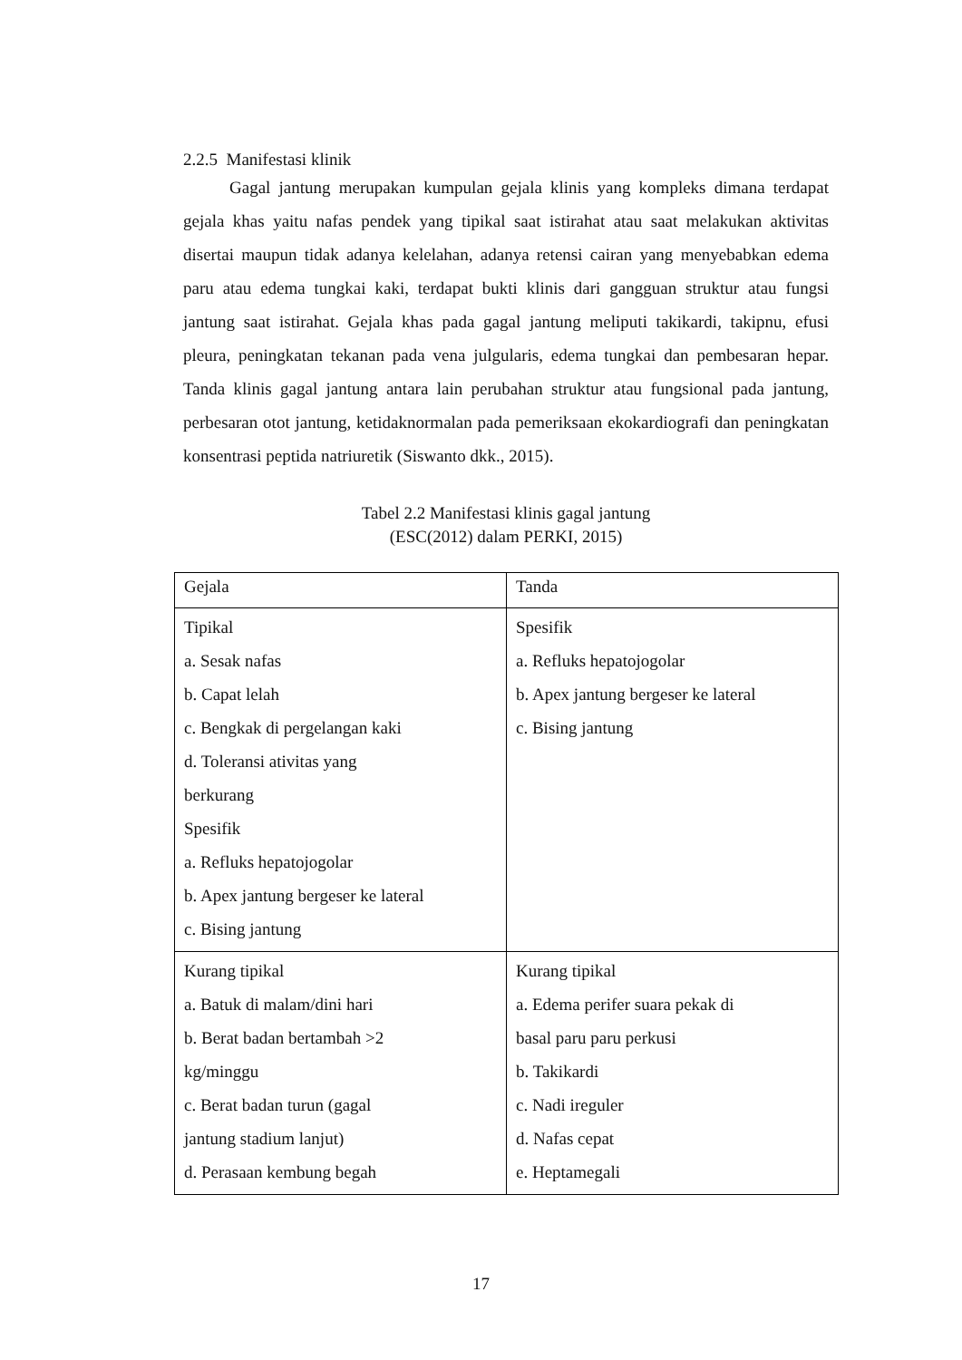2.2.5 Manifestasi klinik
Gagal jantung merupakan kumpulan gejala klinis yang kompleks dimana terdapat gejala khas yaitu nafas pendek yang tipikal saat istirahat atau saat melakukan aktivitas disertai maupun tidak adanya kelelahan, adanya retensi cairan yang menyebabkan edema paru atau edema tungkai kaki, terdapat bukti klinis dari gangguan struktur atau fungsi jantung saat istirahat. Gejala khas pada gagal jantung meliputi takikardi, takipnu, efusi pleura, peningkatan tekanan pada vena julgularis, edema tungkai dan pembesaran hepar. Tanda klinis gagal jantung antara lain perubahan struktur atau fungsional pada jantung, perbesaran otot jantung, ketidaknormalan pada pemeriksaan ekokardiografi dan peningkatan konsentrasi peptida natriuretik (Siswanto dkk., 2015).
Tabel 2.2 Manifestasi klinis gagal jantung
(ESC(2012) dalam PERKI, 2015)
| Gejala | Tanda |
| Tipikal a. Sesak nafas b. Capat lelah c. Bengkak di pergelangan kaki d. Toleransi ativitas yang berkurang Spesifik a. Refluks hepatojogolar b. Apex jantung bergeser ke lateral c. Bising jantung | Spesifik a. Refluks hepatojogolar b. Apex jantung bergeser ke lateral c. Bising jantung |
| Kurang tipikal a. Batuk di malam/dini hari b. Berat badan bertambah >2 kg/minggu c. Berat badan turun (gagal jantung stadium lanjut) d. Perasaan kembung begah | Kurang tipikal a. Edema perifer suara pekak di basal paru paru perkusi b. Takikardi c. Nadi ireguler d. Nafas cepat e. Heptamegali |
17